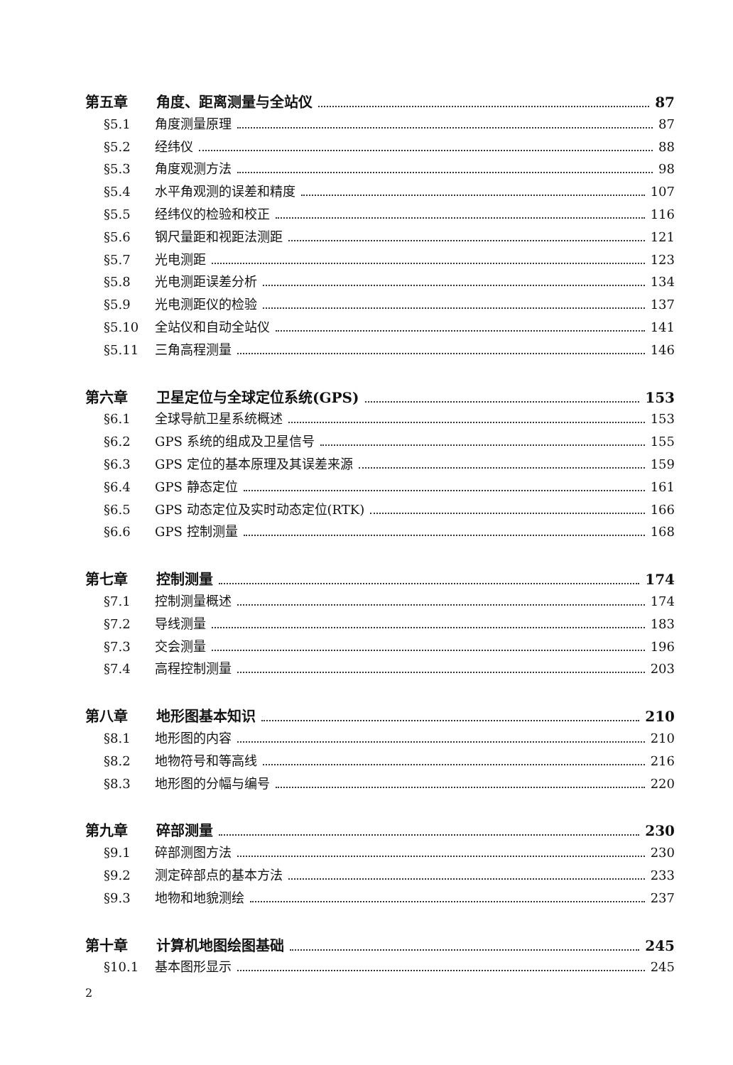第五章 角度、距离测量与全站仪 87
§5.1 角度测量原理 87
§5.2 经纬仪 88
§5.3 角度观测方法 98
§5.4 水平角观测的误差和精度 107
§5.5 经纬仪的检验和校正 116
§5.6 钢尺量距和视距法测距 121
§5.7 光电测距 123
§5.8 光电测距误差分析 134
§5.9 光电测距仪的检验 137
§5.10 全站仪和自动全站仪 141
§5.11 三角高程测量 146
第六章 卫星定位与全球定位系统(GPS) 153
§6.1 全球导航卫星系统概述 153
§6.2 GPS 系统的组成及卫星信号 155
§6.3 GPS 定位的基本原理及其误差来源 159
§6.4 GPS 静态定位 161
§6.5 GPS 动态定位及实时动态定位(RTK) 166
§6.6 GPS 控制测量 168
第七章 控制测量 174
§7.1 控制测量概述 174
§7.2 导线测量 183
§7.3 交会测量 196
§7.4 高程控制测量 203
第八章 地形图基本知识 210
§8.1 地形图的内容 210
§8.2 地物符号和等高线 216
§8.3 地形图的分幅与编号 220
第九章 碎部测量 230
§9.1 碎部测图方法 230
§9.2 测定碎部点的基本方法 233
§9.3 地物和地貌测绘 237
第十章 计算机地图绘图基础 245
§10.1 基本图形显示 245
2